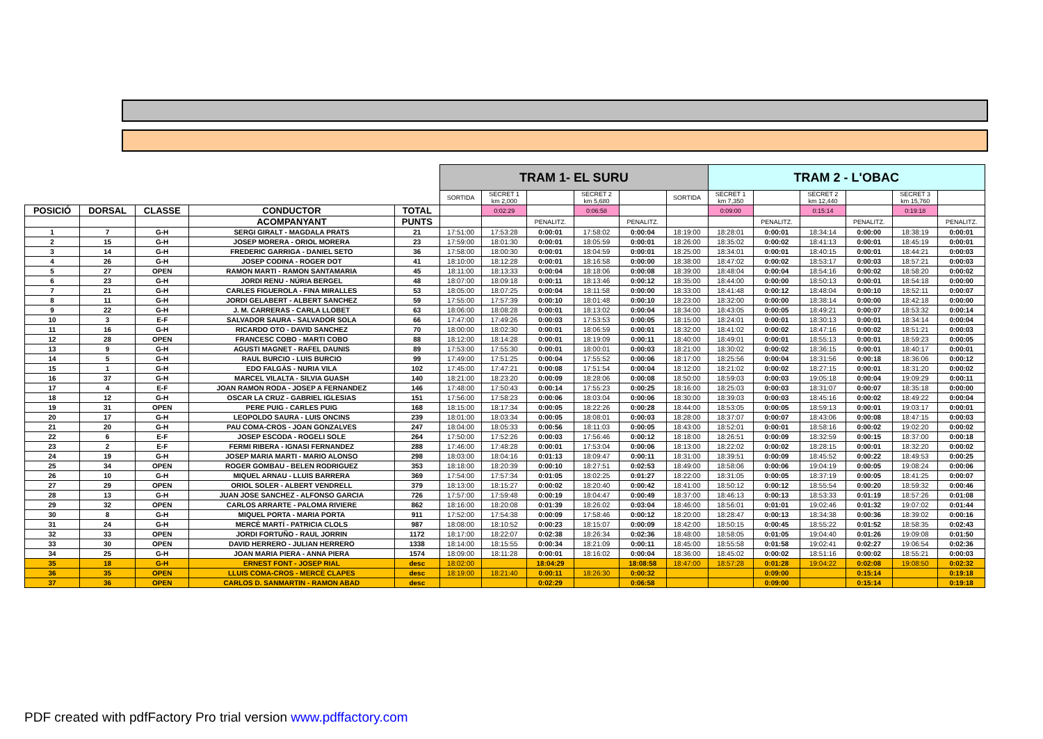| | | | | | TRAM 1- EL SURU | | | | | | TRAM 2 - L'OBAC | | | | | |
| | | | | | SORTIDA | SECRET 1 km 2,000 | | SECRET 2 km 5,680 | | SORTIDA | SECRET 1 km 7,350 | | SECRET 2 km 12,440 | | SECRET 3 km 15,760 | |
| POSICIÓ | DORSAL | CLASSE | CONDUCTOR | TOTAL | | 0:02:29 | | 0:06:58 | | | 0:09:00 | | 0:15:14 | | 0:19:18 | |
| | | | ACOMPANYANT | PUNTS | | | PENALITZ. | | PENALITZ. | | | PENALITZ. | | PENALITZ. | | PENALITZ. |
| 1 | 7 | G-H | SERGI GIRALT - MAGDALA PRATS | 21 | 17:51:00 | 17:53:28 | 0:00:01 | 17:58:02 | 0:00:04 | 18:19:00 | 18:28:01 | 0:00:01 | 18:34:14 | 0:00:00 | 18:38:19 | 0:00:01 |
| 2 | 15 | G-H | JOSEP MORERA - ORIOL MORERA | 23 | 17:59:00 | 18:01:30 | 0:00:01 | 18:05:59 | 0:00:01 | 18:26:00 | 18:35:02 | 0:00:02 | 18:41:13 | 0:00:01 | 18:45:19 | 0:00:01 |
| 3 | 14 | G-H | FREDERIC GARRIGA - DANIEL SETO | 36 | 17:58:00 | 18:00:30 | 0:00:01 | 18:04:59 | 0:00:01 | 18:25:00 | 18:34:01 | 0:00:01 | 18:40:15 | 0:00:01 | 18:44:21 | 0:00:03 |
| 4 | 26 | G-H | JOSEP CODINA - ROGER DOT | 41 | 18:10:00 | 18:12:28 | 0:00:01 | 18:16:58 | 0:00:00 | 18:38:00 | 18:47:02 | 0:00:02 | 18:53:17 | 0:00:03 | 18:57:21 | 0:00:03 |
| 5 | 27 | OPEN | RAMON MARTI - RAMON SANTAMARIA | 45 | 18:11:00 | 18:13:33 | 0:00:04 | 18:18:06 | 0:00:08 | 18:39:00 | 18:48:04 | 0:00:04 | 18:54:16 | 0:00:02 | 18:58:20 | 0:00:02 |
| 6 | 23 | G-H | JORDI RENU - NÚRIA BERGEL | 48 | 18:07:00 | 18:09:18 | 0:00:11 | 18:13:46 | 0:00:12 | 18:35:00 | 18:44:00 | 0:00:00 | 18:50:13 | 0:00:01 | 18:54:18 | 0:00:00 |
| 7 | 21 | G-H | CARLES FIGUEROLA - FINA MIRALLES | 53 | 18:05:00 | 18:07:25 | 0:00:04 | 18:11:58 | 0:00:00 | 18:33:00 | 18:41:48 | 0:00:12 | 18:48:04 | 0:00:10 | 18:52:11 | 0:00:07 |
| 8 | 11 | G-H | JORDI GELABERT - ALBERT SANCHEZ | 59 | 17:55:00 | 17:57:39 | 0:00:10 | 18:01:48 | 0:00:10 | 18:23:00 | 18:32:00 | 0:00:00 | 18:38:14 | 0:00:00 | 18:42:18 | 0:00:00 |
| 9 | 22 | G-H | J. M. CARRERAS - CARLA LLOBET | 63 | 18:06:00 | 18:08:28 | 0:00:01 | 18:13:02 | 0:00:04 | 18:34:00 | 18:43:05 | 0:00:05 | 18:49:21 | 0:00:07 | 18:53:32 | 0:00:14 |
| 10 | 3 | E-F | SALVADOR SAURA - SALVADOR SOLA | 66 | 17:47:00 | 17:49:26 | 0:00:03 | 17:53:53 | 0:00:05 | 18:15:00 | 18:24:01 | 0:00:01 | 18:30:13 | 0:00:01 | 18:34:14 | 0:00:04 |
| 11 | 16 | G-H | RICARDO OTO - DAVID SANCHEZ | 70 | 18:00:00 | 18:02:30 | 0:00:01 | 18:06:59 | 0:00:01 | 18:32:00 | 18:41:02 | 0:00:02 | 18:47:16 | 0:00:02 | 18:51:21 | 0:00:03 |
| 12 | 28 | OPEN | FRANCESC COBO - MARTI COBO | 88 | 18:12:00 | 18:14:28 | 0:00:01 | 18:19:09 | 0:00:11 | 18:40:00 | 18:49:01 | 0:00:01 | 18:55:13 | 0:00:01 | 18:59:23 | 0:00:05 |
| 13 | 9 | G-H | AGUSTI MAGNET - RAFEL DAUNIS | 89 | 17:53:00 | 17:55:30 | 0:00:01 | 18:00:01 | 0:00:03 | 18:21:00 | 18:30:02 | 0:00:02 | 18:36:15 | 0:00:01 | 18:40:17 | 0:00:01 |
| 14 | 5 | G-H | RAUL BURCIO - LUIS BURCIO | 99 | 17:49:00 | 17:51:25 | 0:00:04 | 17:55:52 | 0:00:06 | 18:17:00 | 18:25:56 | 0:00:04 | 18:31:56 | 0:00:18 | 18:36:06 | 0:00:12 |
| 15 | 1 | G-H | EDO FALGÀS - NURIA VILA | 102 | 17:45:00 | 17:47:21 | 0:00:08 | 17:51:54 | 0:00:04 | 18:12:00 | 18:21:02 | 0:00:02 | 18:27:15 | 0:00:01 | 18:31:20 | 0:00:02 |
| 16 | 37 | G-H | MARCEL VILALTA - SILVIA GUASH | 140 | 18:21:00 | 18:23:20 | 0:00:09 | 18:28:06 | 0:00:08 | 18:50:00 | 18:59:03 | 0:00:03 | 19:05:18 | 0:00:04 | 19:09:29 | 0:00:11 |
| 17 | 4 | E-F | JOAN RAMON RODA - JOSEP A FERNANDEZ | 146 | 17:48:00 | 17:50:43 | 0:00:14 | 17:55:23 | 0:00:25 | 18:16:00 | 18:25:03 | 0:00:03 | 18:31:07 | 0:00:07 | 18:35:18 | 0:00:00 |
| 18 | 12 | G-H | OSCAR LA CRUZ - GABRIEL IGLESIAS | 151 | 17:56:00 | 17:58:23 | 0:00:06 | 18:03:04 | 0:00:06 | 18:30:00 | 18:39:03 | 0:00:03 | 18:45:16 | 0:00:02 | 18:49:22 | 0:00:04 |
| 19 | 31 | OPEN | PERE PUIG - CARLES PUIG | 168 | 18:15:00 | 18:17:34 | 0:00:05 | 18:22:26 | 0:00:28 | 18:44:00 | 18:53:05 | 0:00:05 | 18:59:13 | 0:00:01 | 19:03:17 | 0:00:01 |
| 20 | 17 | G-H | LEOPOLDO SAURA - LUIS ONCINS | 239 | 18:01:00 | 18:03:34 | 0:00:05 | 18:08:01 | 0:00:03 | 18:28:00 | 18:37:07 | 0:00:07 | 18:43:06 | 0:00:08 | 18:47:15 | 0:00:03 |
| 21 | 20 | G-H | PAU COMA-CROS - JOAN GONZALVES | 247 | 18:04:00 | 18:05:33 | 0:00:56 | 18:11:03 | 0:00:05 | 18:43:00 | 18:52:01 | 0:00:01 | 18:58:16 | 0:00:02 | 19:02:20 | 0:00:02 |
| 22 | 6 | E-F | JOSEP ESCODA - ROGELI SOLE | 264 | 17:50:00 | 17:52:26 | 0:00:03 | 17:56:46 | 0:00:12 | 18:18:00 | 18:26:51 | 0:00:09 | 18:32:59 | 0:00:15 | 18:37:00 | 0:00:18 |
| 23 | 2 | E-F | FERMI RIBERA - IGNASI FERNANDEZ | 288 | 17:46:00 | 17:48:28 | 0:00:01 | 17:53:04 | 0:00:06 | 18:13:00 | 18:22:02 | 0:00:02 | 18:28:15 | 0:00:01 | 18:32:20 | 0:00:02 |
| 24 | 19 | G-H | JOSEP MARIA MARTI - MARIO ALONSO | 298 | 18:03:00 | 18:04:16 | 0:01:13 | 18:09:47 | 0:00:11 | 18:31:00 | 18:39:51 | 0:00:09 | 18:45:52 | 0:00:22 | 18:49:53 | 0:00:25 |
| 25 | 34 | OPEN | ROGER GOMBAU - BELEN RODRIGUEZ | 353 | 18:18:00 | 18:20:39 | 0:00:10 | 18:27:51 | 0:02:53 | 18:49:00 | 18:58:06 | 0:00:06 | 19:04:19 | 0:00:05 | 19:08:24 | 0:00:06 |
| 26 | 10 | G-H | MIQUEL ARNAU - LLUIS BARRERA | 369 | 17:54:00 | 17:57:34 | 0:01:05 | 18:02:25 | 0:01:27 | 18:22:00 | 18:31:05 | 0:00:05 | 18:37:19 | 0:00:05 | 18:41:25 | 0:00:07 |
| 27 | 29 | OPEN | ORIOL SOLER - ALBERT VENDRELL | 379 | 18:13:00 | 18:15:27 | 0:00:02 | 18:20:40 | 0:00:42 | 18:41:00 | 18:50:12 | 0:00:12 | 18:55:54 | 0:00:20 | 18:59:32 | 0:00:46 |
| 28 | 13 | G-H | JUAN JOSE SANCHEZ - ALFONSO GARCIA | 726 | 17:57:00 | 17:59:48 | 0:00:19 | 18:04:47 | 0:00:49 | 18:37:00 | 18:46:13 | 0:00:13 | 18:53:33 | 0:01:19 | 18:57:26 | 0:01:08 |
| 29 | 32 | OPEN | CARLOS ARRARTE - PALOMA RIVIERE | 862 | 18:16:00 | 18:20:08 | 0:01:39 | 18:26:02 | 0:03:04 | 18:46:00 | 18:56:01 | 0:01:01 | 19:02:46 | 0:01:32 | 19:07:02 | 0:01:44 |
| 30 | 8 | G-H | MIQUEL PORTA - MARIA PORTA | 911 | 17:52:00 | 17:54:38 | 0:00:09 | 17:58:46 | 0:00:12 | 18:20:00 | 18:28:47 | 0:00:13 | 18:34:38 | 0:00:36 | 18:39:02 | 0:00:16 |
| 31 | 24 | G-H | MERCÈ MARTÍ - PATRICIA CLOLS | 987 | 18:08:00 | 18:10:52 | 0:00:23 | 18:15:07 | 0:00:09 | 18:42:00 | 18:50:15 | 0:00:45 | 18:55:22 | 0:01:52 | 18:58:35 | 0:02:43 |
| 32 | 33 | OPEN | JORDI FORTUÑO - RAUL JORRIN | 1172 | 18:17:00 | 18:22:07 | 0:02:38 | 18:26:34 | 0:02:36 | 18:48:00 | 18:58:05 | 0:01:05 | 19:04:40 | 0:01:26 | 19:09:08 | 0:01:50 |
| 33 | 30 | OPEN | DAVID HERRERO - JULIAN HERRERO | 1338 | 18:14:00 | 18:15:55 | 0:00:34 | 18:21:09 | 0:00:11 | 18:45:00 | 18:55:58 | 0:01:58 | 19:02:41 | 0:02:27 | 19:06:54 | 0:02:36 |
| 34 | 25 | G-H | JOAN MARIA PIERA - ANNA PIERA | 1574 | 18:09:00 | 18:11:28 | 0:00:01 | 18:16:02 | 0:00:04 | 18:36:00 | 18:45:02 | 0:00:02 | 18:51:16 | 0:00:02 | 18:55:21 | 0:00:03 |
| 35 | 18 | G-H | ERNEST FONT - JOSEP RIAL | desc | 18:02:00 | | 18:04:29 | | 18:08:58 | 18:47:00 | 18:57:28 | 0:01:28 | 19:04:22 | 0:02:08 | 19:08:50 | 0:02:32 |
| 36 | 35 | OPEN | LLUIS COMA-CROS - MERCÈ CLAPES | desc | 18:19:00 | 18:21:40 | 0:00:11 | 18:26:30 | 0:00:32 | | | 0:09:00 | | 0:15:14 | | 0:19:18 |
| 37 | 36 | OPEN | CARLOS D. SANMARTIN - RAMON ABAD | desc | | | 0:02:29 | | 0:06:58 | | | 0:09:00 | | 0:15:14 | | 0:19:18 |
PDF created with pdfFactory Pro trial version www.pdffactory.com